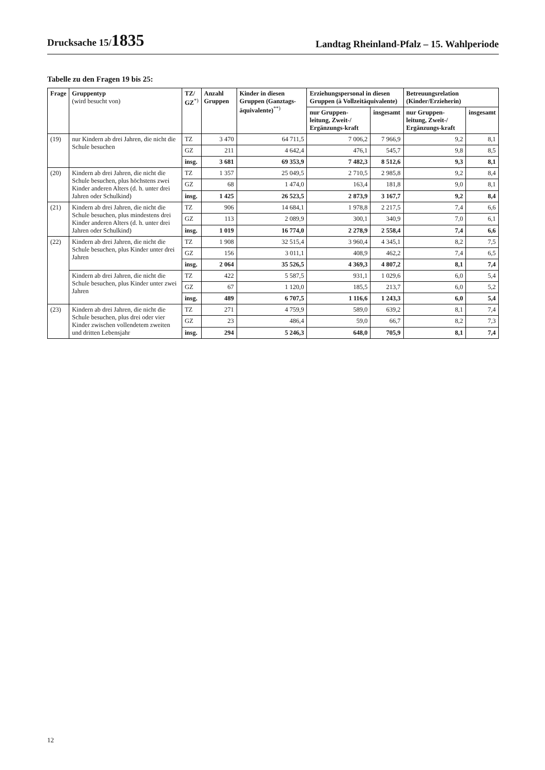Drucksache 15/1835
Landtag Rheinland-Pfalz – 15. Wahlperiode
Tabelle zu den Fragen 19 bis 25:
| Frage | Gruppentyp (wird besucht von) | TZ/ GZ<sup>*)</sup> | Anzahl Gruppen | Kinder in diesen Gruppen (Ganztags-äquivalente)<sup>**)</sup> | Erziehungspersonal in diesen Gruppen (à Vollzeitäquivalente) | | Betreuungsrelation (Kinder/Erzieherin) | |
| --- | --- | --- | --- | --- | --- | --- | --- | --- |
| | | | | | nur Gruppen-leitung, Zweit-/ Ergänzungs-kraft | insgesamt | nur Gruppen-leitung, Zweit-/ Ergänzungs-kraft | insgesamt |
| (19) | nur Kindern ab drei Jahren, die nicht die Schule besuchen | TZ | 3 470 | 64 711,5 | 7 006,2 | 7 966,9 | 9,2 | 8,1 |
| | | GZ | 211 | 4 642,4 | 476,1 | 545,7 | 9,8 | 8,5 |
| | | insg. | 3 681 | 69 353,9 | 7 482,3 | 8 512,6 | 9,3 | 8,1 |
| (20) | Kindern ab drei Jahren, die nicht die Schule besuchen, plus höchstens zwei Kinder anderen Alters (d. h. unter drei Jahren oder Schulkind) | TZ | 1 357 | 25 049,5 | 2 710,5 | 2 985,8 | 9,2 | 8,4 |
| | | GZ | 68 | 1 474,0 | 163,4 | 181,8 | 9,0 | 8,1 |
| | | insg. | 1 425 | 26 523,5 | 2 873,9 | 3 167,7 | 9,2 | 8,4 |
| (21) | Kindern ab drei Jahren, die nicht die Schule besuchen, plus mindestens drei Kinder anderen Alters (d. h. unter drei Jahren oder Schulkind) | TZ | 906 | 14 684,1 | 1 978,8 | 2 217,5 | 7,4 | 6,6 |
| | | GZ | 113 | 2 089,9 | 300,1 | 340,9 | 7,0 | 6,1 |
| | | insg. | 1 019 | 16 774,0 | 2 278,9 | 2 558,4 | 7,4 | 6,6 |
| (22) | Kindern ab drei Jahren, die nicht die Schule besuchen, plus Kinder unter drei Jahren | TZ | 1 908 | 32 515,4 | 3 960,4 | 4 345,1 | 8,2 | 7,5 |
| | | GZ | 156 | 3 011,1 | 408,9 | 462,2 | 7,4 | 6,5 |
| | | insg. | 2 064 | 35 526,5 | 4 369,3 | 4 807,2 | 8,1 | 7,4 |
| | Kindern ab drei Jahren, die nicht die Schule besuchen, plus Kinder unter zwei Jahren | TZ | 422 | 5 587,5 | 931,1 | 1 029,6 | 6,0 | 5,4 |
| | | GZ | 67 | 1 120,0 | 185,5 | 213,7 | 6,0 | 5,2 |
| | | insg. | 489 | 6 707,5 | 1 116,6 | 1 243,3 | 6,0 | 5,4 |
| (23) | Kindern ab drei Jahren, die nicht die Schule besuchen, plus drei oder vier Kinder zwischen vollendetem zweiten und dritten Lebensjahr | TZ | 271 | 4 759,9 | 589,0 | 639,2 | 8,1 | 7,4 |
| | | GZ | 23 | 486,4 | 59,0 | 66,7 | 8,2 | 7,3 |
| | | insg. | 294 | 5 246,3 | 648,0 | 705,9 | 8,1 | 7,4 |
12